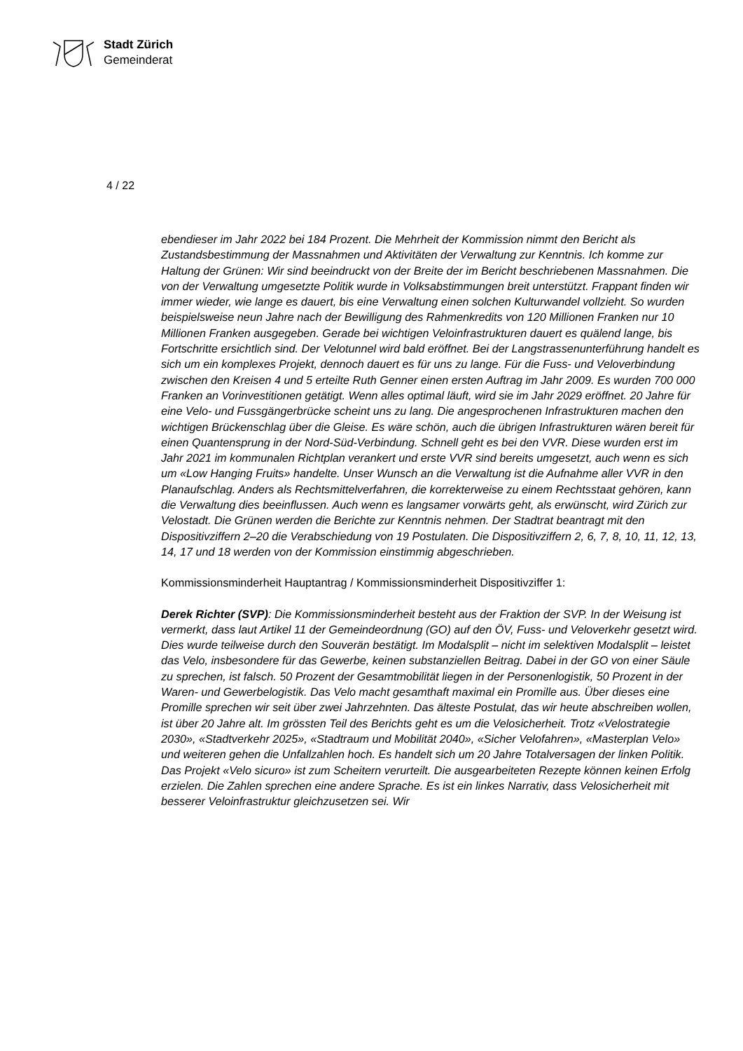Stadt Zürich
Gemeinderat
4 / 22
ebendieser im Jahr 2022 bei 184 Prozent. Die Mehrheit der Kommission nimmt den Bericht als Zustandsbestimmung der Massnahmen und Aktivitäten der Verwaltung zur Kenntnis. Ich komme zur Haltung der Grünen: Wir sind beeindruckt von der Breite der im Bericht beschriebenen Massnahmen. Die von der Verwaltung umgesetzte Politik wurde in Volksabstimmungen breit unterstützt. Frappant finden wir immer wieder, wie lange es dauert, bis eine Verwaltung einen solchen Kulturwandel vollzieht. So wurden beispielsweise neun Jahre nach der Bewilligung des Rahmenkredits von 120 Millionen Franken nur 10 Millionen Franken ausgegeben. Gerade bei wichtigen Veloinfrastrukturen dauert es quälend lange, bis Fortschritte ersichtlich sind. Der Velotunnel wird bald eröffnet. Bei der Langstrassenunterführung handelt es sich um ein komplexes Projekt, dennoch dauert es für uns zu lange. Für die Fuss- und Veloverbindung zwischen den Kreisen 4 und 5 erteilte Ruth Genner einen ersten Auftrag im Jahr 2009. Es wurden 700 000 Franken an Vorinvestitionen getätigt. Wenn alles optimal läuft, wird sie im Jahr 2029 eröffnet. 20 Jahre für eine Velo- und Fussgängerbrücke scheint uns zu lang. Die angesprochenen Infrastrukturen machen den wichtigen Brückenschlag über die Gleise. Es wäre schön, auch die übrigen Infrastrukturen wären bereit für einen Quantensprung in der Nord-Süd-Verbindung. Schnell geht es bei den VVR. Diese wurden erst im Jahr 2021 im kommunalen Richtplan verankert und erste VVR sind bereits umgesetzt, auch wenn es sich um «Low Hanging Fruits» handelte. Unser Wunsch an die Verwaltung ist die Aufnahme aller VVR in den Planaufschlag. Anders als Rechtsmittelverfahren, die korrekterweise zu einem Rechtsstaat gehören, kann die Verwaltung dies beeinflussen. Auch wenn es langsamer vorwärts geht, als erwünscht, wird Zürich zur Velostadt. Die Grünen werden die Berichte zur Kenntnis nehmen. Der Stadtrat beantragt mit den Dispositivziffern 2–20 die Verabschiedung von 19 Postulaten. Die Dispositivziffern 2, 6, 7, 8, 10, 11, 12, 13, 14, 17 und 18 werden von der Kommission einstimmig abgeschrieben.
Kommissionsminderheit Hauptantrag / Kommissionsminderheit Dispositivziffer 1:
Derek Richter (SVP): Die Kommissionsminderheit besteht aus der Fraktion der SVP. In der Weisung ist vermerkt, dass laut Artikel 11 der Gemeindeordnung (GO) auf den ÖV, Fuss- und Veloverkehr gesetzt wird. Dies wurde teilweise durch den Souverän bestätigt. Im Modalsplit – nicht im selektiven Modalsplit – leistet das Velo, insbesondere für das Gewerbe, keinen substanziellen Beitrag. Dabei in der GO von einer Säule zu sprechen, ist falsch. 50 Prozent der Gesamtmobilität liegen in der Personenlogistik, 50 Prozent in der Waren- und Gewerbelogistik. Das Velo macht gesamthaft maximal ein Promille aus. Über dieses eine Promille sprechen wir seit über zwei Jahrzehnten. Das älteste Postulat, das wir heute abschreiben wollen, ist über 20 Jahre alt. Im grössten Teil des Berichts geht es um die Velosicherheit. Trotz «Velostrategie 2030», «Stadtverkehr 2025», «Stadtraum und Mobilität 2040», «Sicher Velofahren», «Masterplan Velo» und weiteren gehen die Unfallzahlen hoch. Es handelt sich um 20 Jahre Totalversagen der linken Politik. Das Projekt «Velo sicuro» ist zum Scheitern verurteilt. Die ausgearbeiteten Rezepte können keinen Erfolg erzielen. Die Zahlen sprechen eine andere Sprache. Es ist ein linkes Narrativ, dass Velosicherheit mit besserer Veloinfrastruktur gleichzusetzen sei. Wir